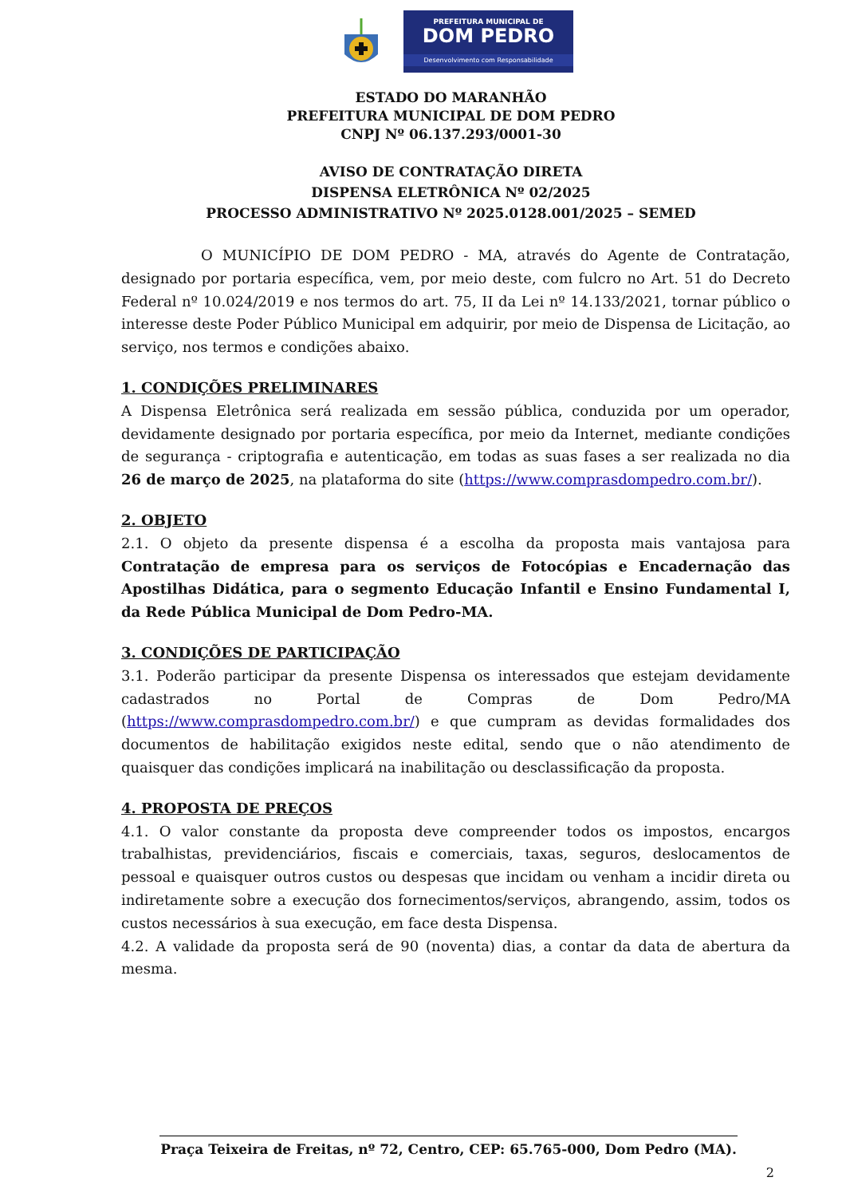PREFEITURA MUNICIPAL DE
DOM PEDRO
Desenvolvimento com Responsabilidade
ESTADO DO MARANHÃO
PREFEITURA MUNICIPAL DE DOM PEDRO
CNPJ Nº 06.137.293/0001-30
AVISO DE CONTRATAÇÃO DIRETA
DISPENSA ELETRÔNICA Nº 02/2025
PROCESSO ADMINISTRATIVO Nº 2025.0128.001/2025 – SEMED
O MUNICÍPIO DE DOM PEDRO - MA, através do Agente de Contratação, designado por portaria específica, vem, por meio deste, com fulcro no Art. 51 do Decreto Federal nº 10.024/2019 e nos termos do art. 75, II da Lei nº 14.133/2021, tornar público o interesse deste Poder Público Municipal em adquirir, por meio de Dispensa de Licitação, ao serviço, nos termos e condições abaixo.
1. CONDIÇÕES PRELIMINARES
A Dispensa Eletrônica será realizada em sessão pública, conduzida por um operador, devidamente designado por portaria específica, por meio da Internet, mediante condições de segurança - criptografia e autenticação, em todas as suas fases a ser realizada no dia 26 de março de 2025, na plataforma do site (https://www.comprasdompedro.com.br/).
2. OBJETO
2.1. O objeto da presente dispensa é a escolha da proposta mais vantajosa para Contratação de empresa para os serviços de Fotocópias e Encadernação das Apostilhas Didática, para o segmento Educação Infantil e Ensino Fundamental I, da Rede Pública Municipal de Dom Pedro-MA.
3. CONDIÇÕES DE PARTICIPAÇÃO
3.1. Poderão participar da presente Dispensa os interessados que estejam devidamente cadastrados no Portal de Compras de Dom Pedro/MA (https://www.comprasdompedro.com.br/) e que cumpram as devidas formalidades dos documentos de habilitação exigidos neste edital, sendo que o não atendimento de quaisquer das condições implicará na inabilitação ou desclassificação da proposta.
4. PROPOSTA DE PREÇOS
4.1. O valor constante da proposta deve compreender todos os impostos, encargos trabalhistas, previdenciários, fiscais e comerciais, taxas, seguros, deslocamentos de pessoal e quaisquer outros custos ou despesas que incidam ou venham a incidir direta ou indiretamente sobre a execução dos fornecimentos/serviços, abrangendo, assim, todos os custos necessários à sua execução, em face desta Dispensa.
4.2. A validade da proposta será de 90 (noventa) dias, a contar da data de abertura da mesma.
Praça Teixeira de Freitas, nº 72, Centro, CEP: 65.765-000, Dom Pedro (MA).
2